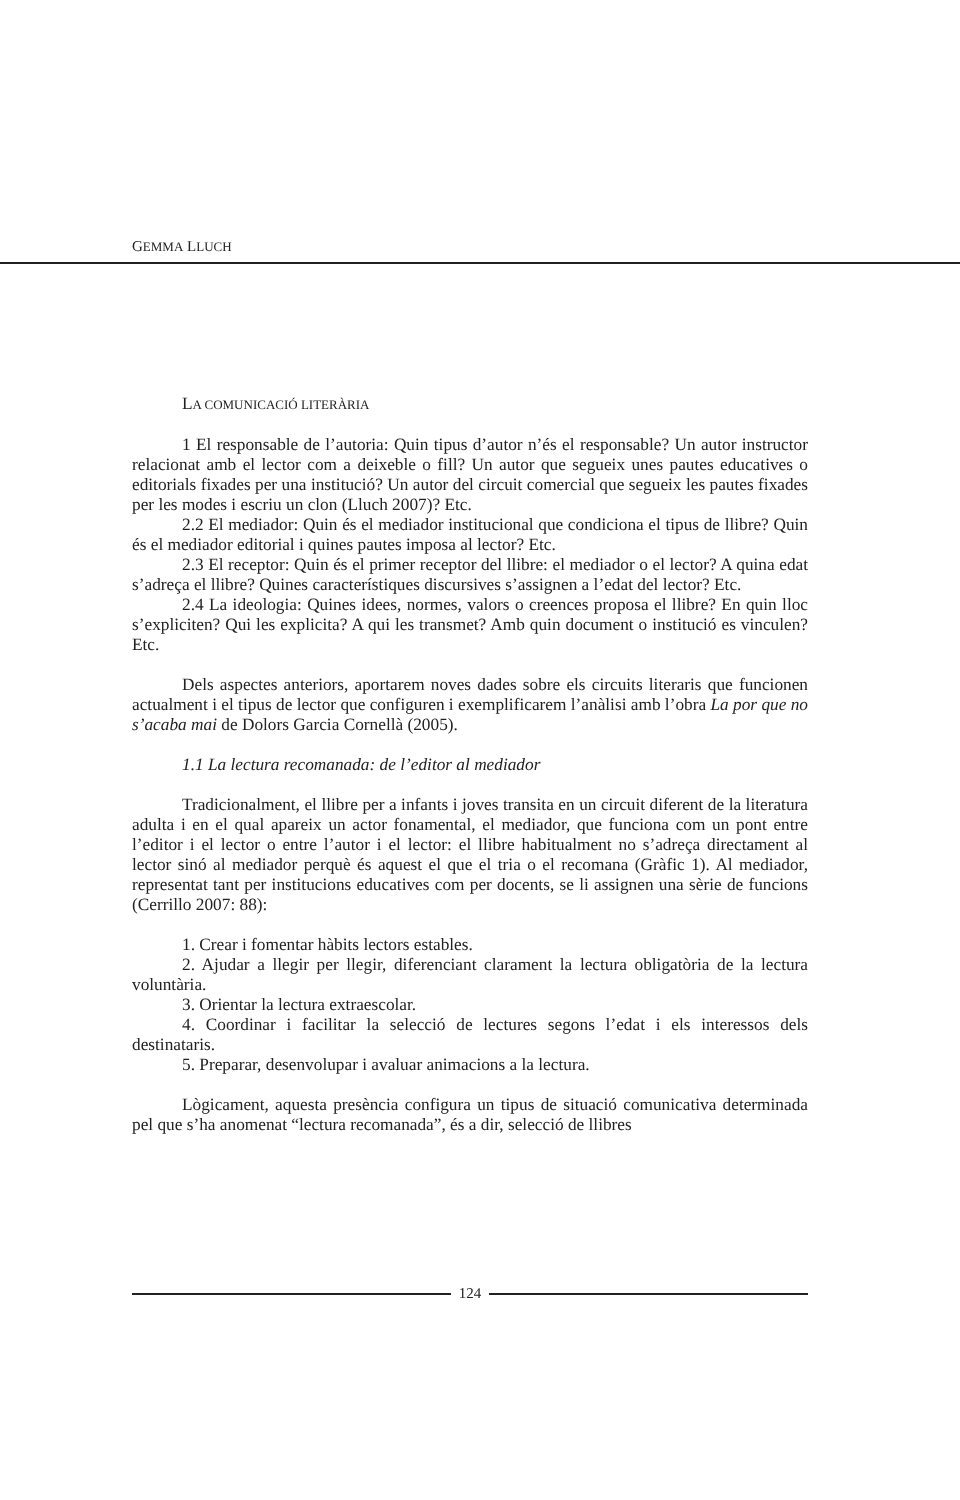GEMMA LLUCH
LA COMUNICACIÓ LITERÀRIA
1 El responsable de l’autoria: Quin tipus d’autor n’és el responsable? Un autor instructor relacionat amb el lector com a deixeble o fill? Un autor que segueix unes pautes educatives o editorials fixades per una institució? Un autor del circuit comercial que segueix les pautes fixades per les modes i escriu un clon (Lluch 2007)? Etc.
2.2 El mediador: Quin és el mediador institucional que condiciona el tipus de llibre? Quin és el mediador editorial i quines pautes imposa al lector? Etc.
2.3 El receptor: Quin és el primer receptor del llibre: el mediador o el lector? A quina edat s’adreça el llibre? Quines característiques discursives s’assignen a l’edat del lector? Etc.
2.4 La ideologia: Quines idees, normes, valors o creences proposa el llibre? En quin lloc s’expliciten? Qui les explicita? A qui les transmet? Amb quin document o institució es vinculen? Etc.
Dels aspectes anteriors, aportarem noves dades sobre els circuits literaris que funcionen actualment i el tipus de lector que configuren i exemplificarem l’anàlisi amb l’obra La por que no s’acaba mai de Dolors Garcia Cornellà (2005).
1.1 La lectura recomanada: de l’editor al mediador
Tradicionalment, el llibre per a infants i joves transita en un circuit diferent de la literatura adulta i en el qual apareix un actor fonamental, el mediador, que funciona com un pont entre l’editor i el lector o entre l’autor i el lector: el llibre habitualment no s’adreça directament al lector sinó al mediador perquè és aquest el que el tria o el recomana (Gràfic 1). Al mediador, representat tant per institucions educatives com per docents, se li assignen una sèrie de funcions (Cerrillo 2007: 88):
1. Crear i fomentar hàbits lectors estables.
2. Ajudar a llegir per llegir, diferenciant clarament la lectura obligatòria de la lectura voluntària.
3. Orientar la lectura extraescolar.
4. Coordinar i facilitar la selecció de lectures segons l’edat i els interessos dels destinataris.
5. Preparar, desenvolupar i avaluar animacions a la lectura.
Lògicament, aquesta presència configura un tipus de situació comunicativa determinada pel que s’ha anomenat “lectura recomanada”, és a dir, selecció de llibres
124